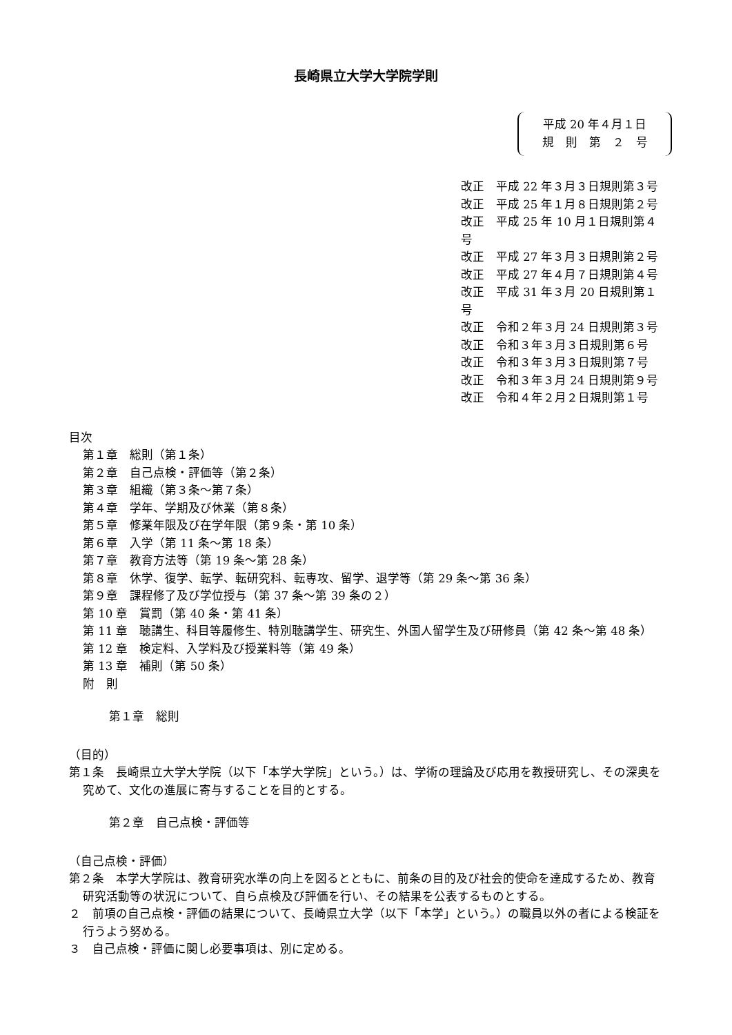長崎県立大学大学院学則
平成 20 年４月１日
規　則　第　２　号
改正　平成 22 年３月３日規則第３号
改正　平成 25 年１月８日規則第２号
改正　平成 25 年 10 月１日規則第４号
改正　平成 27 年３月３日規則第２号
改正　平成 27 年４月７日規則第４号
改正　平成 31 年３月 20 日規則第１号
改正　令和２年３月 24 日規則第３号
改正　令和３年３月３日規則第６号
改正　令和３年３月３日規則第７号
改正　令和３年３月 24 日規則第９号
改正　令和４年２月２日規則第１号
目次
第１章　総則（第１条）
第２章　自己点検・評価等（第２条）
第３章　組織（第３条～第７条）
第４章　学年、学期及び休業（第８条）
第５章　修業年限及び在学年限（第９条・第 10 条）
第６章　入学（第 11 条～第 18 条）
第７章　教育方法等（第 19 条～第 28 条）
第８章　休学、復学、転学、転研究科、転専攻、留学、退学等（第 29 条～第 36 条）
第９章　課程修了及び学位授与（第 37 条～第 39 条の２）
第 10 章　賞罰（第 40 条・第 41 条）
第 11 章　聴講生、科目等履修生、特別聴講学生、研究生、外国人留学生及び研修員（第 42 条～第 48 条）
第 12 章　検定料、入学料及び授業料等（第 49 条）
第 13 章　補則（第 50 条）
附　則
第１章　総則
（目的）
第１条　長崎県立大学大学院（以下「本学大学院」という。）は、学術の理論及び応用を教授研究し、その深奥を究めて、文化の進展に寄与することを目的とする。
第２章　自己点検・評価等
（自己点検・評価）
第２条　本学大学院は、教育研究水準の向上を図るとともに、前条の目的及び社会的使命を達成するため、教育研究活動等の状況について、自ら点検及び評価を行い、その結果を公表するものとする。
２　前項の自己点検・評価の結果について、長崎県立大学（以下「本学」という。）の職員以外の者による検証を行うよう努める。
３　自己点検・評価に関し必要事項は、別に定める。